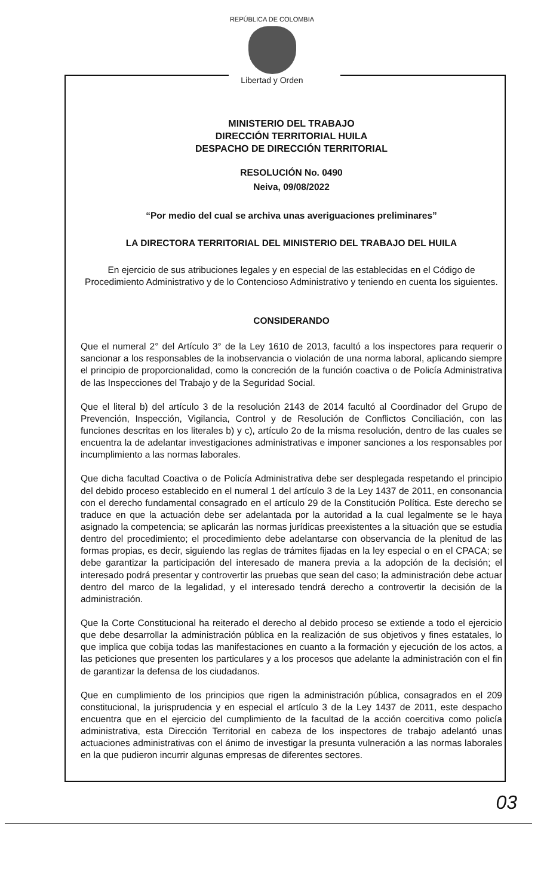REPÚBLICA DE COLOMBIA
Libertad y Orden
MINISTERIO DEL TRABAJO
DIRECCIÓN TERRITORIAL HUILA
DESPACHO DE DIRECCIÓN TERRITORIAL
RESOLUCIÓN No. 0490
Neiva, 09/08/2022
“Por medio del cual se archiva unas averiguaciones preliminares”
LA DIRECTORA TERRITORIAL DEL MINISTERIO DEL TRABAJO DEL HUILA
En ejercicio de sus atribuciones legales y en especial de las establecidas en el Código de Procedimiento Administrativo y de lo Contencioso Administrativo y teniendo en cuenta los siguientes.
CONSIDERANDO
Que el numeral 2° del Artículo 3° de la Ley 1610 de 2013, facultó a los inspectores para requerir o sancionar a los responsables de la inobservancia o violación de una norma laboral, aplicando siempre el principio de proporcionalidad, como la concreción de la función coactiva o de Policía Administrativa de las Inspecciones del Trabajo y de la Seguridad Social.
Que el literal b) del artículo 3 de la resolución 2143 de 2014 facultó al Coordinador del Grupo de Prevención, Inspección, Vigilancia, Control y de Resolución de Conflictos Conciliación, con las funciones descritas en los literales b) y c), artículo 2o de la misma resolución, dentro de las cuales se encuentra la de adelantar investigaciones administrativas e imponer sanciones a los responsables por incumplimiento a las normas laborales.
Que dicha facultad Coactiva o de Policía Administrativa debe ser desplegada respetando el principio del debido proceso establecido en el numeral 1 del artículo 3 de la Ley 1437 de 2011, en consonancia con el derecho fundamental consagrado en el artículo 29 de la Constitución Política. Este derecho se traduce en que la actuación debe ser adelantada por la autoridad a la cual legalmente se le haya asignado la competencia; se aplicarán las normas jurídicas preexistentes a la situación que se estudia dentro del procedimiento; el procedimiento debe adelantarse con observancia de la plenitud de las formas propias, es decir, siguiendo las reglas de trámites fijadas en la ley especial o en el CPACA; se debe garantizar la participación del interesado de manera previa a la adopción de la decisión; el interesado podrá presentar y controvertir las pruebas que sean del caso; la administración debe actuar dentro del marco de la legalidad, y el interesado tendrá derecho a controvertir la decisión de la administración.
Que la Corte Constitucional ha reiterado el derecho al debido proceso se extiende a todo el ejercicio que debe desarrollar la administración pública en la realización de sus objetivos y fines estatales, lo que implica que cobija todas las manifestaciones en cuanto a la formación y ejecución de los actos, a las peticiones que presenten los particulares y a los procesos que adelante la administración con el fin de garantizar la defensa de los ciudadanos.
Que en cumplimiento de los principios que rigen la administración pública, consagrados en el 209 constitucional, la jurisprudencia y en especial el artículo 3 de la Ley 1437 de 2011, este despacho encuentra que en el ejercicio del cumplimiento de la facultad de la acción coercitiva como policía administrativa, esta Dirección Territorial en cabeza de los inspectores de trabajo adelantó unas actuaciones administrativas con el ánimo de investigar la presunta vulneración a las normas laborales en la que pudieron incurrir algunas empresas de diferentes sectores.
03